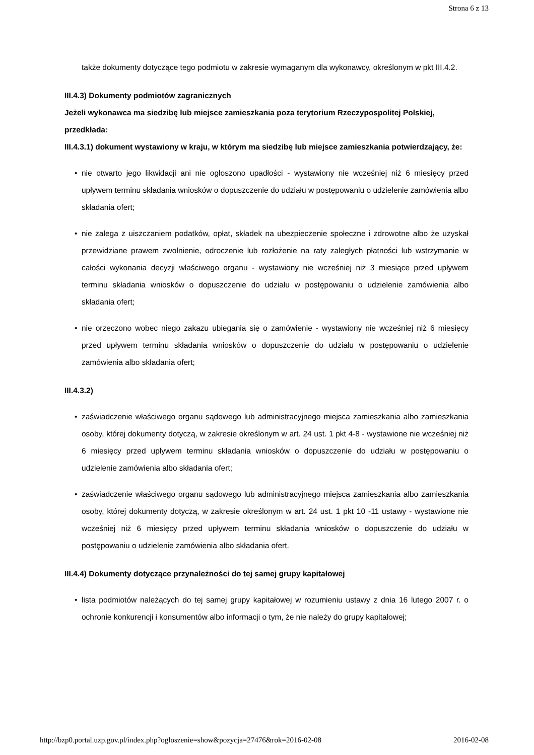Strona 6 z 13
także dokumenty dotyczące tego podmiotu w zakresie wymaganym dla wykonawcy, określonym w pkt III.4.2.
III.4.3) Dokumenty podmiotów zagranicznych
Jeżeli wykonawca ma siedzibę lub miejsce zamieszkania poza terytorium Rzeczypospolitej Polskiej, przedkłada:
III.4.3.1) dokument wystawiony w kraju, w którym ma siedzibę lub miejsce zamieszkania potwierdzający, że:
• nie otwarto jego likwidacji ani nie ogłoszono upadłości - wystawiony nie wcześniej niż 6 miesięcy przed upływem terminu składania wniosków o dopuszczenie do udziału w postępowaniu o udzielenie zamówienia albo składania ofert;
• nie zalega z uiszczaniem podatków, opłat, składek na ubezpieczenie społeczne i zdrowotne albo że uzyskał przewidziane prawem zwolnienie, odroczenie lub rozłożenie na raty zaległych płatności lub wstrzymanie w całości wykonania decyzji właściwego organu - wystawiony nie wcześniej niż 3 miesiące przed upływem terminu składania wniosków o dopuszczenie do udziału w postępowaniu o udzielenie zamówienia albo składania ofert;
• nie orzeczono wobec niego zakazu ubiegania się o zamówienie - wystawiony nie wcześniej niż 6 miesięcy przed upływem terminu składania wniosków o dopuszczenie do udziału w postępowaniu o udzielenie zamówienia albo składania ofert;
III.4.3.2)
• zaświadczenie właściwego organu sądowego lub administracyjnego miejsca zamieszkania albo zamieszkania osoby, której dokumenty dotyczą, w zakresie określonym w art. 24 ust. 1 pkt 4-8 - wystawione nie wcześniej niż 6 miesięcy przed upływem terminu składania wniosków o dopuszczenie do udziału w postępowaniu o udzielenie zamówienia albo składania ofert;
• zaświadczenie właściwego organu sądowego lub administracyjnego miejsca zamieszkania albo zamieszkania osoby, której dokumenty dotyczą, w zakresie określonym w art. 24 ust. 1 pkt 10 -11 ustawy - wystawione nie wcześniej niż 6 miesięcy przed upływem terminu składania wniosków o dopuszczenie do udziału w postępowaniu o udzielenie zamówienia albo składania ofert.
III.4.4) Dokumenty dotyczące przynależności do tej samej grupy kapitałowej
• lista podmiotów należących do tej samej grupy kapitałowej w rozumieniu ustawy z dnia 16 lutego 2007 r. o ochronie konkurencji i konsumentów albo informacji o tym, że nie należy do grupy kapitałowej;
http://bzp0.portal.uzp.gov.pl/index.php?ogloszenie=show&pozycja=27476&rok=2016-02-08 2016-02-08